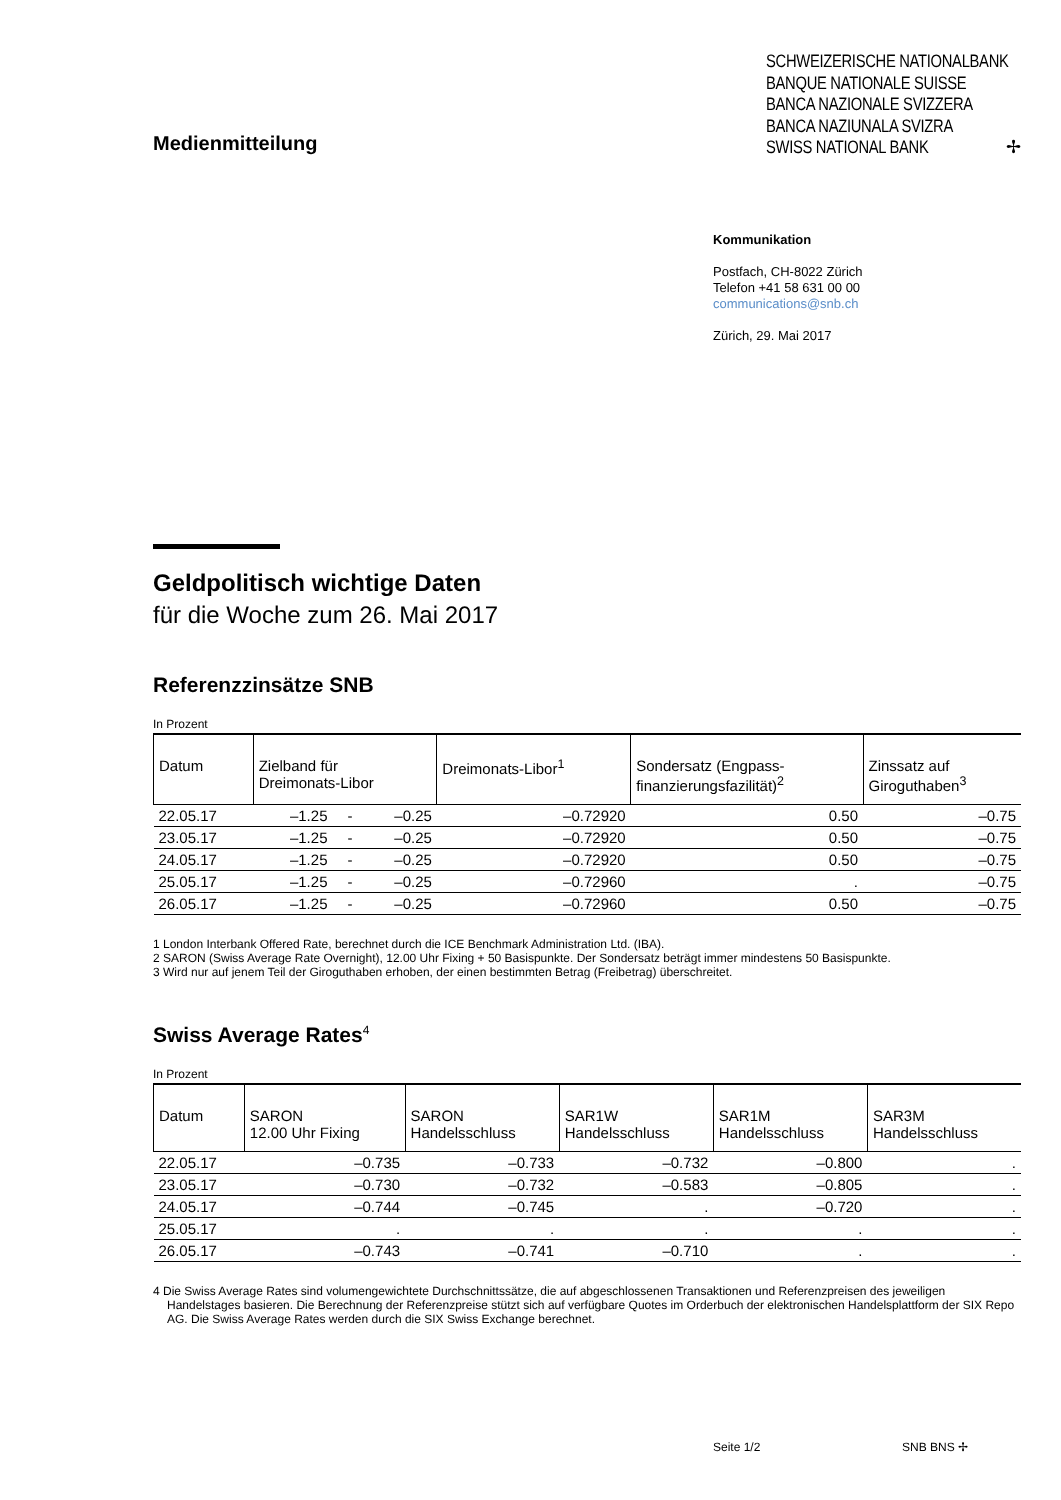Medienmitteilung
SCHWEIZERISCHE NATIONALBANK
BANQUE NATIONALE SUISSE
BANCA NAZIONALE SVIZZERA
BANCA NAZIUNALA SVIZRA
SWISS NATIONAL BANK ✢
Kommunikation
Postfach, CH-8022 Zürich
Telefon +41 58 631 00 00
communications@snb.ch
Zürich, 29. Mai 2017
Geldpolitisch wichtige Daten
für die Woche zum 26. Mai 2017
Referenzzinsätze SNB
In Prozent
| Datum | Zielband für Dreimonats-Libor | | | Dreimonats-Libor<sup>1</sup> | Sondersatz (Engpass- finanzierungsfazilität)<sup>2</sup> | Zinssatz auf Giroguthaben<sup>3</sup> |
| --- | --- | --- | --- | --- | --- | --- |
| 22.05.17 | –1.25 | - | –0.25 | –0.72920 | 0.50 | –0.75 |
| 23.05.17 | –1.25 | - | –0.25 | –0.72920 | 0.50 | –0.75 |
| 24.05.17 | –1.25 | - | –0.25 | –0.72920 | 0.50 | –0.75 |
| 25.05.17 | –1.25 | - | –0.25 | –0.72960 | . | –0.75 |
| 26.05.17 | –1.25 | - | –0.25 | –0.72960 | 0.50 | –0.75 |
1 London Interbank Offered Rate, berechnet durch die ICE Benchmark Administration Ltd. (IBA).
2 SARON (Swiss Average Rate Overnight), 12.00 Uhr Fixing + 50 Basispunkte. Der Sondersatz beträgt immer mindestens 50 Basispunkte.
3 Wird nur auf jenem Teil der Giroguthaben erhoben, der einen bestimmten Betrag (Freibetrag) überschreitet.
Swiss Average Rates<sup>4</sup>
In Prozent
| Datum | SARON 12.00 Uhr Fixing | SARON Handelsschluss | SAR1W Handelsschluss | SAR1M Handelsschluss | SAR3M Handelsschluss |
| --- | --- | --- | --- | --- | --- |
| 22.05.17 | –0.735 | –0.733 | –0.732 | –0.800 | . |
| 23.05.17 | –0.730 | –0.732 | –0.583 | –0.805 | . |
| 24.05.17 | –0.744 | –0.745 | . | –0.720 | . |
| 25.05.17 | . | . | . | . | . |
| 26.05.17 | –0.743 | –0.741 | –0.710 | . | . |
4 Die Swiss Average Rates sind volumengewichtete Durchschnittssätze, die auf abgeschlossenen Transaktionen und Referenzpreisen des jeweiligen Handelstages basieren. Die Berechnung der Referenzpreise stützt sich auf verfügbare Quotes im Orderbuch der elektronischen Handelsplattform der SIX Repo AG. Die Swiss Average Rates werden durch die SIX Swiss Exchange berechnet.
Seite 1/2 SNB BNS ✢